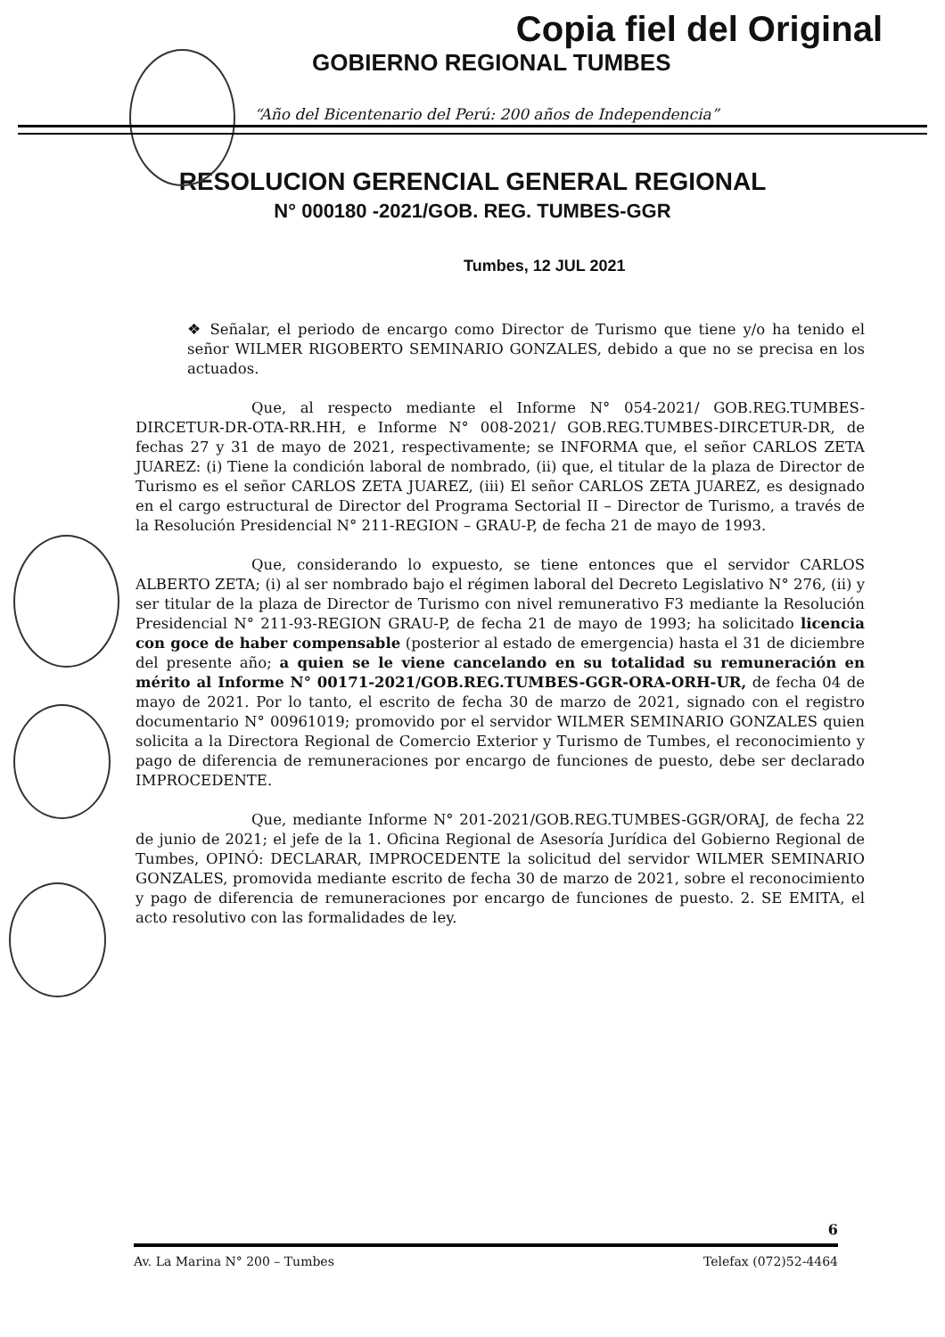Copia fiel del Original
GOBIERNO REGIONAL TUMBES
“Año del Bicentenario del Perú: 200 años de Independencia”
RESOLUCION GERENCIAL GENERAL REGIONAL
N° 000180 -2021/GOB. REG. TUMBES-GGR
Tumbes, 12 JUL 2021
❖ Señalar, el periodo de encargo como Director de Turismo que tiene y/o ha tenido el señor WILMER RIGOBERTO SEMINARIO GONZALES, debido a que no se precisa en los actuados.
Que, al respecto mediante el Informe N° 054-2021/ GOB.REG.TUMBES-DIRCETUR-DR-OTA-RR.HH, e Informe N° 008-2021/ GOB.REG.TUMBES-DIRCETUR-DR, de fechas 27 y 31 de mayo de 2021, respectivamente; se INFORMA que, el señor CARLOS ZETA JUAREZ: (i) Tiene la condición laboral de nombrado, (ii) que, el titular de la plaza de Director de Turismo es el señor CARLOS ZETA JUAREZ, (iii) El señor CARLOS ZETA JUAREZ, es designado en el cargo estructural de Director del Programa Sectorial II – Director de Turismo, a través de la Resolución Presidencial N° 211-REGION – GRAU-P, de fecha 21 de mayo de 1993.
Que, considerando lo expuesto, se tiene entonces que el servidor CARLOS ALBERTO ZETA; (i) al ser nombrado bajo el régimen laboral del Decreto Legislativo N° 276, (ii) y ser titular de la plaza de Director de Turismo con nivel remunerativo F3 mediante la Resolución Presidencial N° 211-93-REGION GRAU-P, de fecha 21 de mayo de 1993; ha solicitado licencia con goce de haber compensable (posterior al estado de emergencia) hasta el 31 de diciembre del presente año; a quien se le viene cancelando en su totalidad su remuneración en mérito al Informe N° 00171-2021/GOB.REG.TUMBES-GGR-ORA-ORH-UR, de fecha 04 de mayo de 2021. Por lo tanto, el escrito de fecha 30 de marzo de 2021, signado con el registro documentario N° 00961019; promovido por el servidor WILMER SEMINARIO GONZALES quien solicita a la Directora Regional de Comercio Exterior y Turismo de Tumbes, el reconocimiento y pago de diferencia de remuneraciones por encargo de funciones de puesto, debe ser declarado IMPROCEDENTE.
Que, mediante Informe N° 201-2021/GOB.REG.TUMBES-GGR/ORAJ, de fecha 22 de junio de 2021; el jefe de la 1. Oficina Regional de Asesoría Jurídica del Gobierno Regional de Tumbes, OPINÓ: DECLARAR, IMPROCEDENTE la solicitud del servidor WILMER SEMINARIO GONZALES, promovida mediante escrito de fecha 30 de marzo de 2021, sobre el reconocimiento y pago de diferencia de remuneraciones por encargo de funciones de puesto. 2. SE EMITA, el acto resolutivo con las formalidades de ley.
6
Av. La Marina N° 200 – Tumbes Telefax (072)52-4464